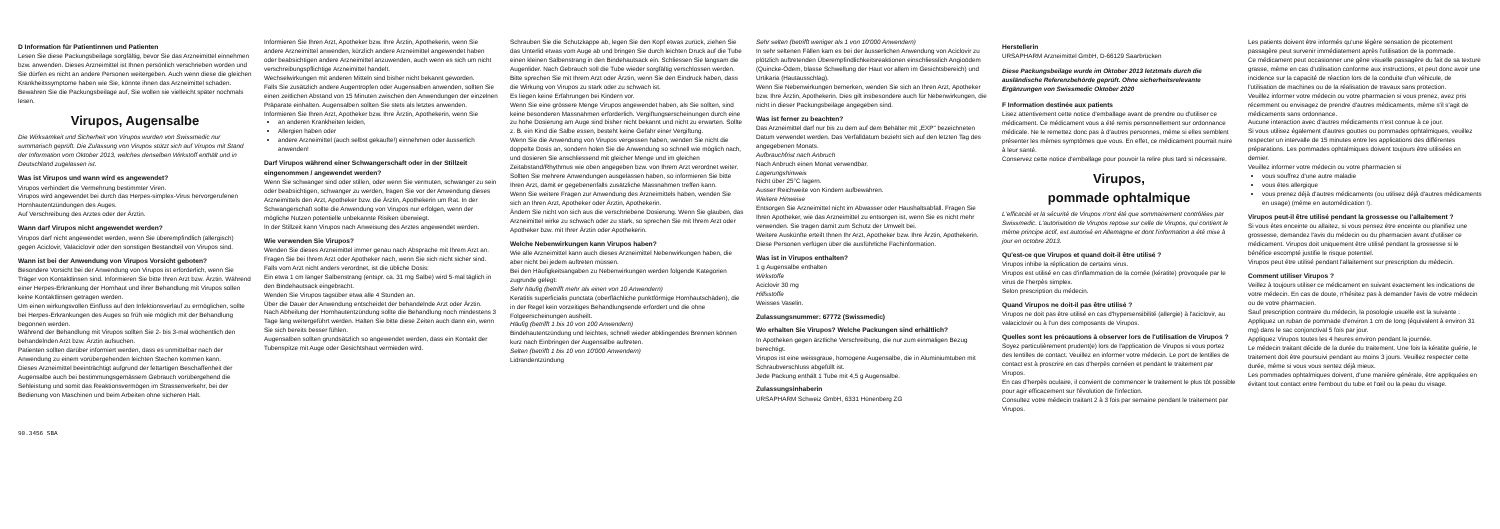D Information für Patientinnen und Patienten
Lesen Sie diese Packungsbeilage sorgfältig, bevor Sie das Arzneimittel einnehmen bzw. anwenden. Dieses Arzneimittel ist Ihnen persönlich verschrieben worden und Sie dürfen es nicht an andere Personen weitergeben. Auch wenn diese die gleichen Krankheitssymptome haben wie Sie, könnte ihnen das Arzneimittel schaden.
Bewahren Sie die Packungsbeilage auf, Sie wollen sie vielleicht später nochmals lesen.
Virupos, Augensalbe
Die Wirksamkeit und Sicherheit von Virupos wurden von Swissmedic nur summarisch geprüft. Die Zulassung von Virupos stützt sich auf Virupos mit Stand der Information vom Oktober 2013, welches denselben Wirkstoff enthält und in Deutschland zugelassen ist.
Was ist Virupos und wann wird es angewendet?
Virupos verhindert die Vermehrung bestimmter Viren.
Virupos wird angewendet bei durch das Herpes-simplex-Virus hervorgerufenen Hornhautentzündungen des Auges.
Auf Verschreibung des Arztes oder der Ärztin.
Wann darf Virupos nicht angewendet werden?
Virupos darf nicht angewendet werden, wenn Sie überempfindlich (allergisch) gegen Aciclovir, Valaciclovir oder den sonstigen Bestandteil von Virupos sind.
Wann ist bei der Anwendung von Virupos Vorsicht geboten?
Besondere Vorsicht bei der Anwendung von Virupos ist erforderlich, wenn Sie Träger von Kontaktlinsen sind. Informieren Sie bitte Ihren Arzt bzw. Ärztin. Während einer Herpes-Erkrankung der Hornhaut und ihrer Behandlung mit Virupos sollen keine Kontaktlinsen getragen werden.
Um einen wirkungsvollen Einfluss auf den Infektionsverlauf zu ermöglichen, sollte bei Herpes-Erkrankungen des Auges so früh wie möglich mit der Behandlung begonnen werden.
Während der Behandlung mit Virupos sollten Sie 2- bis 3-mal wöchentlich den behandelnden Arzt bzw. Ärztin aufsuchen.
Patienten sollten darüber informiert werden, dass es unmittelbar nach der Anwendung zu einem vorübergehenden leichten Stechen kommen kann.
Dieses Arzneimittel beeinträchtigt aufgrund der fettartigen Beschaffenheit der Augensalbe auch bei bestimmungsgemässem Gebrauch vorübergehend die Sehleistung und somit das Reaktionsvermögen im Strassenverkehr, bei der Bedienung von Maschinen und beim Arbeiten ohne sicheren Halt.
90.3456 SBA
Informieren Sie Ihren Arzt, Apotheker bzw. Ihre Ärztin, Apothekerin, wenn Sie andere Arzneimittel anwenden, kürzlich andere Arzneimittel angewendet haben oder beabsichtigen andere Arzneimittel anzuwenden, auch wenn es sich um nicht verschreibungspflichtige Arzneimittel handelt.
Wechselwirkungen mit anderen Mitteln sind bisher nicht bekannt geworden.
Falls Sie zusätzlich andere Augentropfen oder Augensalben anwenden, sollten Sie einen zeitlichen Abstand von 15 Minuten zwischen den Anwendungen der einzelnen Präparate einhalten. Augensalben sollten Sie stets als letztes anwenden.
Informieren Sie Ihren Arzt, Apotheker bzw. Ihre Ärztin, Apothekerin, wenn Sie
an anderen Krankheiten leiden,
Allergien haben oder
andere Arzneimittel (auch selbst gekaufte!) einnehmen oder äusserlich anwenden!
Darf Virupos während einer Schwangerschaft oder in der Stillzeit eingenommen / angewendet werden?
Wenn Sie schwanger sind oder stillen, oder wenn Sie vermuten, schwanger zu sein oder beabsichtigen, schwanger zu werden, fragen Sie vor der Anwendung dieses Arzneimittels den Arzt, Apotheker bzw. die Ärztin, Apothekerin um Rat. In der Schwangerschaft sollte die Anwendung von Virupos nur erfolgen, wenn der mögliche Nutzen potentielle unbekannte Risiken überwiegt.
In der Stillzeit kann Virupos nach Anweisung des Arztes angewendet werden.
Wie verwenden Sie Virupos?
Wenden Sie dieses Arzneimittel immer genau nach Absprache mit Ihrem Arzt an. Fragen Sie bei Ihrem Arzt oder Apotheker nach, wenn Sie sich nicht sicher sind.
Falls vom Arzt nicht anders verordnet, ist die übliche Dosis:
Ein etwa 1 cm langer Salbenstrang (entspr. ca. 31 mg Salbe) wird 5-mal täglich in den Bindehautsack eingebracht.
Wenden Sie Virupos tagsüber etwa alle 4 Stunden an.
Über die Dauer der Anwendung entscheidet der behandelnde Arzt oder Ärztin. Nach Abheilung der Hornhautentzündung sollte die Behandlung noch mindestens 3 Tage lang weitergeführt werden. Halten Sie bitte diese Zeiten auch dann ein, wenn Sie sich bereits besser fühlen.
Augensalben sollten grundsätzlich so angewendet werden, dass ein Kontakt der Tubenspitze mit Auge oder Gesichtshaut vermieden wird.
Schrauben Sie die Schutzkappe ab, legen Sie den Kopf etwas zurück, ziehen Sie das Unterlid etwas vom Auge ab und bringen Sie durch leichten Druck auf die Tube einen kleinen Salbenstrang in den Bindehautsack ein. Schliessen Sie langsam die Augenlider. Nach Gebrauch soll die Tube wieder sorgfältig verschlossen werden.
Bitte sprechen Sie mit Ihrem Arzt oder Ärztin, wenn Sie den Eindruck haben, dass die Wirkung von Virupos zu stark oder zu schwach ist.
Es liegen keine Erfahrungen bei Kindern vor.
Wenn Sie eine grössere Menge Virupos angewendet haben, als Sie sollten, sind keine besonderen Massnahmen erforderlich. Vergiftungserscheinungen durch eine zu hohe Dosierung am Auge sind bisher nicht bekannt und nicht zu erwarten. Sollte z. B. ein Kind die Salbe essen, besteht keine Gefahr einer Vergiftung.
Wenn Sie die Anwendung von Virupos vergessen haben, wenden Sie nicht die doppelte Dosis an, sondern holen Sie die Anwendung so schnell wie möglich nach, und dosieren Sie anschliessend mit gleicher Menge und im gleichen Zeitabstand/Rhythmus wie oben angegeben bzw. von Ihrem Arzt verordnet weiter. Sollten Sie mehrere Anwendungen ausgelassen haben, so informieren Sie bitte Ihren Arzt, damit er gegebenenfalls zusätzliche Massnahmen treffen kann.
Wenn Sie weitere Fragen zur Anwendung des Arzneimittels haben, wenden Sie sich an Ihren Arzt, Apotheker oder Ärztin, Apothekerin.
Ändern Sie nicht von sich aus die verschriebene Dosierung. Wenn Sie glauben, das Arzneimittel wirke zu schwach oder zu stark, so sprechen Sie mit Ihrem Arzt oder Apotheker bzw. mit Ihrer Ärztin oder Apothekerin.
Welche Nebenwirkungen kann Virupos haben?
Wie alle Arzneimittel kann auch dieses Arzneimittel Nebenwirkungen haben, die aber nicht bei jedem auftreten müssen.
Bei den Häufigkeitsangaben zu Nebenwirkungen werden folgende Kategorien zugrunde gelegt:
Sehr häufig (betrifft mehr als einen von 10 Anwendern)
Keratitis superficialis punctata (oberflächliche punktförmige Hornhautschäden), die in der Regel kein vorzeitiges Behandlungsende erfordert und die ohne Folgeerscheinungen ausheilt.
Häufig (betrifft 1 bis 10 von 100 Anwendern)
Bindehautentzündung und leichtes, schnell wieder abklingendes Brennen können kurz nach Einbringen der Augensalbe auftreten.
Selten (betrifft 1 bis 10 von 10'000 Anwendern)
Lidrandentzündung
Sehr selten (betrifft weniger als 1 von 10'000 Anwendern)
In sehr seltenen Fällen kam es bei der äusserlichen Anwendung von Aciclovir zu plötzlich auftretenden Überempfindlichkeitsreaktionen einschliesslich Angioödem (Quincke-Ödem, blasse Schwellung der Haut vor allem im Gesichtsbereich) und Urtikaria (Hautausschlag).
Wenn Sie Nebenwirkungen bemerken, wenden Sie sich an Ihren Arzt, Apotheker bzw. Ihre Ärztin, Apothekerin. Dies gilt insbesondere auch für Nebenwirkungen, die nicht in dieser Packungsbeilage angegeben sind.
Was ist ferner zu beachten?
Das Arzneimittel darf nur bis zu dem auf dem Behälter mit „EXP" bezeichneten Datum verwendet werden. Das Verfalldatum bezieht sich auf den letzten Tag des angegebenen Monats.
Aufbrauchfrist nach Anbruch
Nach Anbruch einen Monat verwendbar.
Lagerungshinweis
Nicht über 25°C lagern.
Ausser Reichweite von Kindern aufbewahren.
Weitere Hinweise
Entsorgen Sie Arzneimittel nicht im Abwasser oder Haushaltsabfall. Fragen Sie Ihren Apotheker, wie das Arzneimittel zu entsorgen ist, wenn Sie es nicht mehr verwenden. Sie tragen damit zum Schutz der Umwelt bei.
Weitere Auskünfte erteilt Ihnen Ihr Arzt, Apotheker bzw. Ihre Ärztin, Apothekerin. Diese Personen verfügen über die ausführliche Fachinformation.
Was ist in Virupos enthalten?
1 g Augensalbe enthalten
Wirkstoffe
Aciclovir 30 mg
Hilfsstoffe
Weisses Vaselin.
Zulassungsnummer: 67772 (Swissmedic)
Wo erhalten Sie Virupos? Welche Packungen sind erhältlich?
In Apotheken gegen ärztliche Verschreibung, die nur zum einmaligen Bezug berechtigt.
Virupos ist eine weissgraue, homogene Augensalbe, die in Aluminiumtuben mit Schraubverschluss abgefüllt ist.
Jede Packung enthält 1 Tube mit 4,5 g Augensalbe.
Zulassungsinhaberin
URSAPHARM Schweiz GmbH, 6331 Hünenberg ZG
Herstellerin
URSAPHARM Arzneimittel GmbH, D-66129 Saarbrücken
Diese Packungsbeilage wurde im Oktober 2013 letztmals durch die ausländische Referenzbehörde geprüft. Ohne sicherheitsrelevante Ergänzungen von Swissmedic Oktober 2020
F Information destinée aux patients
Lisez attentivement cette notice d'emballage avant de prendre ou d'utiliser ce médicament. Ce médicament vous a été remis personnellement sur ordonnance médicale. Ne le remettez donc pas à d'autres personnes, même si elles semblent présenter les mêmes symptômes que vous. En effet, ce médicament pourrait nuire à leur santé.
Conservez cette notice d'emballage pour pouvoir la relire plus tard si nécessaire.
Virupos,
pommade ophtalmique
L'efficacité et la sécurité de Virupos n'ont été que sommairement contrôlées par Swissmedic. L'autorisation de Virupos repose sur celle de Virupos, qui contient le même principe actif, est autorisé en Allemagne et dont l'information a été mise à jour en octobre 2013.
Qu'est-ce que Virupos et quand doit-il être utilisé ?
Virupos inhibe la réplication de certains virus.
Virupos est utilisé en cas d'inflammation de la cornée (kératite) provoquée par le virus de l'herpès simplex.
Selon prescription du médecin.
Quand Virupos ne doit-il pas être utilisé ?
Virupos ne doit pas être utilisé en cas d'hypersensibilité (allergie) à l'aciclovir, au valaciclovir ou à l'un des composants de Virupos.
Quelles sont les précautions à observer lors de l'utilisation de Virupos ?
Soyez particulièrement prudent(e) lors de l'application de Virupos si vous portez des lentilles de contact. Veuillez en informer votre médecin. Le port de lentilles de contact est à proscrire en cas d'herpès cornéen et pendant le traitement par Virupos.
En cas d'herpès oculaire, il convient de commencer le traitement le plus tôt possible pour agir efficacement sur l'évolution de l'infection.
Consultez votre médecin traitant 2 à 3 fois par semaine pendant le traitement par Virupos.
Les patients doivent être informés qu'une légère sensation de picotement passagère peut survenir immédiatement après l'utilisation de la pommade.
Ce médicament peut occasionner une gêne visuelle passagère du fait de sa texture grasse, même en cas d'utilisation conforme aux instructions, et peut donc avoir une incidence sur la capacité de réaction lors de la conduite d'un véhicule, de l'utilisation de machines ou de la réalisation de travaux sans protection.
Veuillez informer votre médecin ou votre pharmacien si vous prenez, avez pris récemment ou envisagez de prendre d'autres médicaments, même s'il s'agit de médicaments sans ordonnance.
Aucune interaction avec d'autres médicaments n'est connue à ce jour.
Si vous utilisez également d'autres gouttes ou pommades ophtalmiques, veuillez respecter un intervalle de 15 minutes entre les applications des différentes préparations. Les pommades ophtalmiques doivent toujours être utilisées en dernier.
Veuillez informer votre médecin ou votre pharmacien si
vous souffrez d'une autre maladie
vous êtes allergique
vous prenez déjà d'autres médicaments (ou utilisez déjà d'autres médicaments en usage) (même en automédication !).
Virupos peut-il être utilisé pendant la grossesse ou l'allaitement ?
Si vous êtes enceinte ou allaitez, si vous pensez être enceinte ou planifiez une grossesse, demandez l'avis du médecin ou du pharmacien avant d'utiliser ce médicament. Virupos doit uniquement être utilisé pendant la grossesse si le bénéfice escompté justifie le risque potentiel.
Virupos peut être utilisé pendant l'allaitement sur prescription du médecin.
Comment utiliser Virupos ?
Veillez à toujours utiliser ce médicament en suivant exactement les indications de votre médecin. En cas de doute, n'hésitez pas à demander l'avis de votre médecin ou de votre pharmacien.
Sauf prescription contraire du médecin, la posologie usuelle est la suivante : Appliquez un ruban de pommade d'environ 1 cm de long (équivalent à environ 31 mg) dans le sac conjonctival 5 fois par jour.
Appliquez Virupos toutes les 4 heures environ pendant la journée.
Le médecin traitant décide de la durée du traitement. Une fois la kératite guérie, le traitement doit être poursuivi pendant au moins 3 jours. Veuillez respecter cette durée, même si vous vous sentez déjà mieux.
Les pommades ophtalmiques doivent, d'une manière générale, être appliquées en évitant tout contact entre l'embout du tube et l'œil ou la peau du visage.